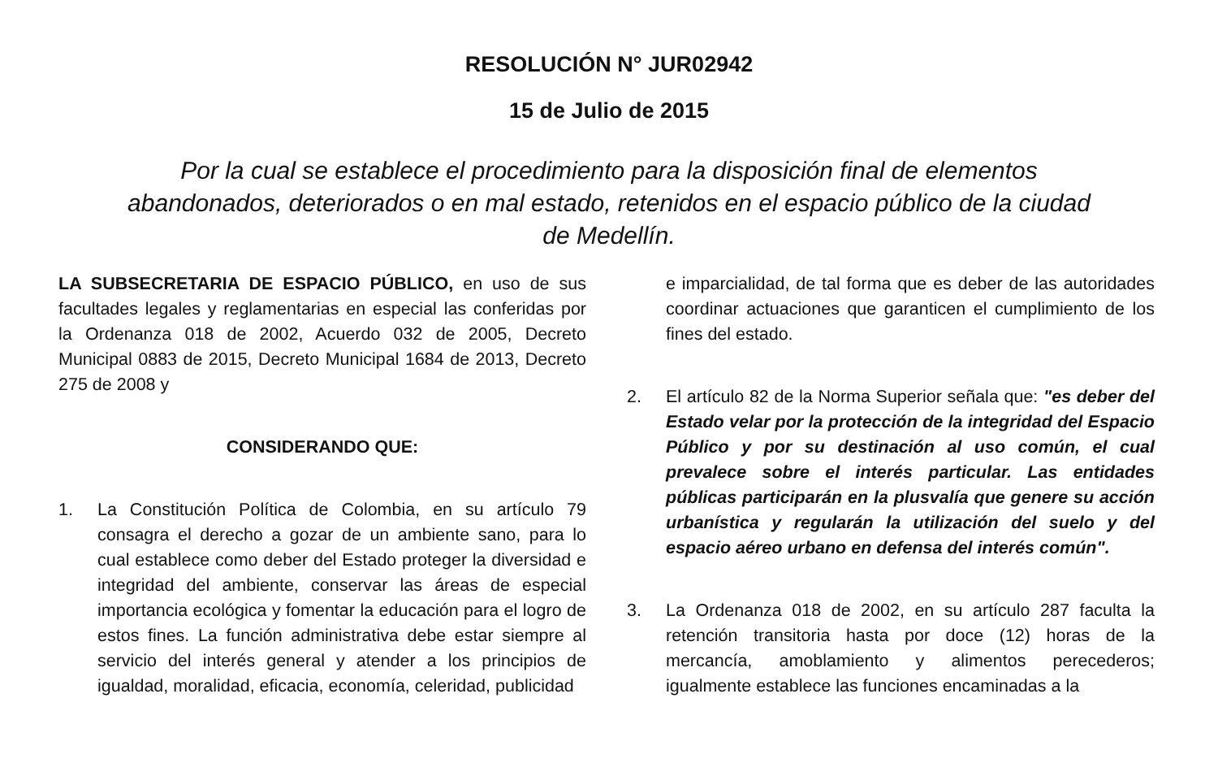RESOLUCIÓN N° JUR02942
15 de Julio de 2015
Por la cual se establece el procedimiento para la disposición final de elementos abandonados, deteriorados o en mal estado, retenidos en el espacio público de la ciudad de Medellín.
LA SUBSECRETARIA DE ESPACIO PÚBLICO, en uso de sus facultades legales y reglamentarias en especial las conferidas por la Ordenanza 018 de 2002, Acuerdo 032 de 2005, Decreto Municipal 0883 de 2015, Decreto Municipal 1684 de 2013, Decreto 275 de 2008 y
CONSIDERANDO QUE:
1. La Constitución Política de Colombia, en su artículo 79 consagra el derecho a gozar de un ambiente sano, para lo cual establece como deber del Estado proteger la diversidad e integridad del ambiente, conservar las áreas de especial importancia ecológica y fomentar la educación para el logro de estos fines. La función administrativa debe estar siempre al servicio del interés general y atender a los principios de igualdad, moralidad, eficacia, economía, celeridad, publicidad
e imparcialidad, de tal forma que es deber de las autoridades coordinar actuaciones que garanticen el cumplimiento de los fines del estado.
2. El artículo 82 de la Norma Superior señala que: "es deber del Estado velar por la protección de la integridad del Espacio Público y por su destinación al uso común, el cual prevalece sobre el interés particular. Las entidades públicas participarán en la plusvalía que genere su acción urbanística y regularán la utilización del suelo y del espacio aéreo urbano en defensa del interés común".
3. La Ordenanza 018 de 2002, en su artículo 287 faculta la retención transitoria hasta por doce (12) horas de la mercancía, amoblamiento y alimentos perecederos; igualmente establece las funciones encaminadas a la